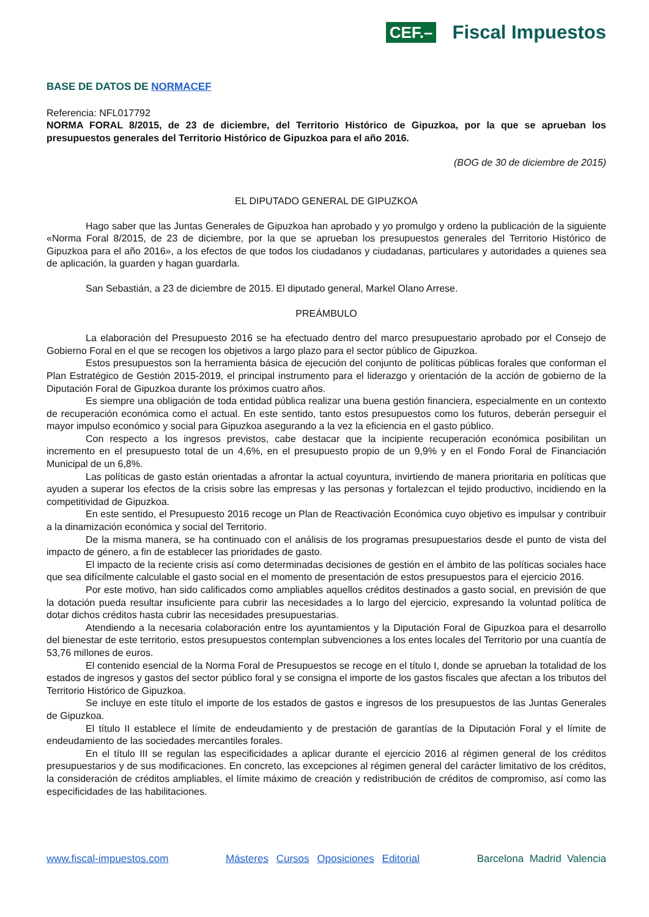CEF.– Fiscal Impuestos
BASE DE DATOS DE NORMACEF
Referencia: NFL017792
NORMA FORAL 8/2015, de 23 de diciembre, del Territorio Histórico de Gipuzkoa, por la que se aprueban los presupuestos generales del Territorio Histórico de Gipuzkoa para el año 2016.
(BOG de 30 de diciembre de 2015)
EL DIPUTADO GENERAL DE GIPUZKOA
Hago saber que las Juntas Generales de Gipuzkoa han aprobado y yo promulgo y ordeno la publicación de la siguiente «Norma Foral 8/2015, de 23 de diciembre, por la que se aprueban los presupuestos generales del Territorio Histórico de Gipuzkoa para el año 2016», a los efectos de que todos los ciudadanos y ciudadanas, particulares y autoridades a quienes sea de aplicación, la guarden y hagan guardarla.
San Sebastián, a 23 de diciembre de 2015. El diputado general, Markel Olano Arrese.
PREÁMBULO
La elaboración del Presupuesto 2016 se ha efectuado dentro del marco presupuestario aprobado por el Consejo de Gobierno Foral en el que se recogen los objetivos a largo plazo para el sector público de Gipuzkoa.
Estos presupuestos son la herramienta básica de ejecución del conjunto de políticas públicas forales que conforman el Plan Estratégico de Gestión 2015-2019, el principal instrumento para el liderazgo y orientación de la acción de gobierno de la Diputación Foral de Gipuzkoa durante los próximos cuatro años.
Es siempre una obligación de toda entidad pública realizar una buena gestión financiera, especialmente en un contexto de recuperación económica como el actual. En este sentido, tanto estos presupuestos como los futuros, deberán perseguir el mayor impulso económico y social para Gipuzkoa asegurando a la vez la eficiencia en el gasto público.
Con respecto a los ingresos previstos, cabe destacar que la incipiente recuperación económica posibilitan un incremento en el presupuesto total de un 4,6%, en el presupuesto propio de un 9,9% y en el Fondo Foral de Financiación Municipal de un 6,8%.
Las políticas de gasto están orientadas a afrontar la actual coyuntura, invirtiendo de manera prioritaria en políticas que ayuden a superar los efectos de la crisis sobre las empresas y las personas y fortalezcan el tejido productivo, incidiendo en la competitividad de Gipuzkoa.
En este sentido, el Presupuesto 2016 recoge un Plan de Reactivación Económica cuyo objetivo es impulsar y contribuir a la dinamización económica y social del Territorio.
De la misma manera, se ha continuado con el análisis de los programas presupuestarios desde el punto de vista del impacto de género, a fin de establecer las prioridades de gasto.
El impacto de la reciente crisis así como determinadas decisiones de gestión en el ámbito de las políticas sociales hace que sea difícilmente calculable el gasto social en el momento de presentación de estos presupuestos para el ejercicio 2016.
Por este motivo, han sido calificados como ampliables aquellos créditos destinados a gasto social, en previsión de que la dotación pueda resultar insuficiente para cubrir las necesidades a lo largo del ejercicio, expresando la voluntad política de dotar dichos créditos hasta cubrir las necesidades presupuestarias.
Atendiendo a la necesaria colaboración entre los ayuntamientos y la Diputación Foral de Gipuzkoa para el desarrollo del bienestar de este territorio, estos presupuestos contemplan subvenciones a los entes locales del Territorio por una cuantía de 53,76 millones de euros.
El contenido esencial de la Norma Foral de Presupuestos se recoge en el título I, donde se aprueban la totalidad de los estados de ingresos y gastos del sector público foral y se consigna el importe de los gastos fiscales que afectan a los tributos del Territorio Histórico de Gipuzkoa.
Se incluye en este título el importe de los estados de gastos e ingresos de los presupuestos de las Juntas Generales de Gipuzkoa.
El título II establece el límite de endeudamiento y de prestación de garantías de la Diputación Foral y el límite de endeudamiento de las sociedades mercantiles forales.
En el título III se regulan las especificidades a aplicar durante el ejercicio 2016 al régimen general de los créditos presupuestarios y de sus modificaciones. En concreto, las excepciones al régimen general del carácter limitativo de los créditos, la consideración de créditos ampliables, el límite máximo de creación y redistribución de créditos de compromiso, así como las especificidades de las habilitaciones.
www.fiscal-impuestos.com Másteres Cursos Oposiciones Editorial Barcelona Madrid Valencia